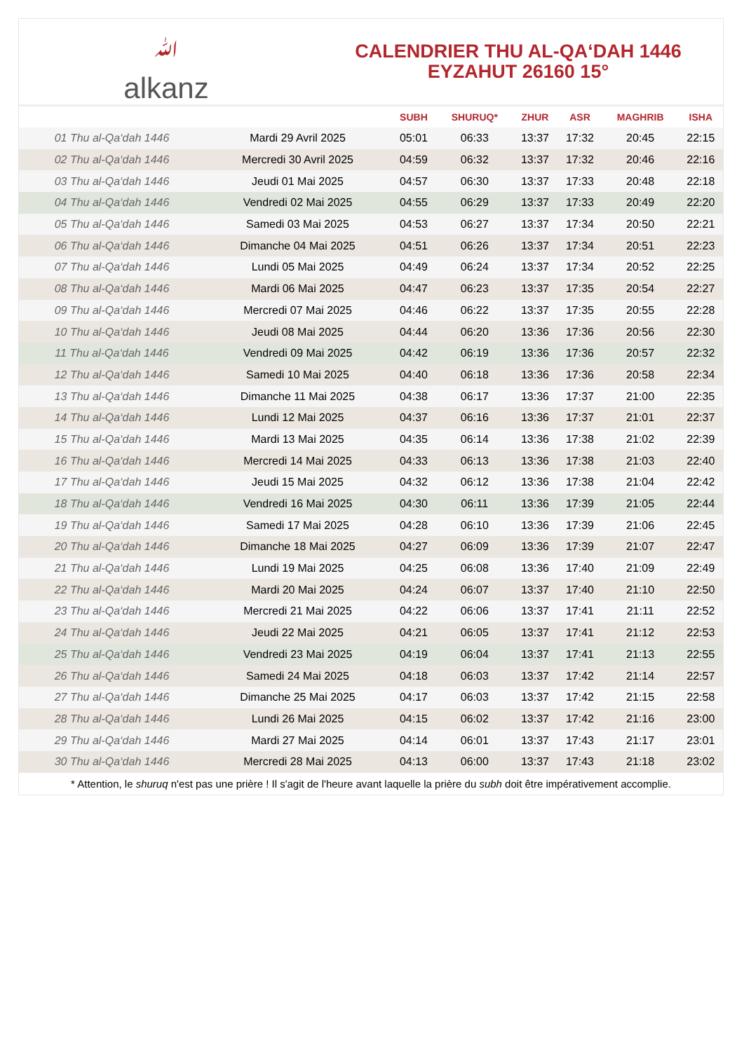ﷲalkanz
CALENDRIER THU AL-QA‘DAH 1446
EYZAHUT 26160 15°
| | | SUBH | SHURUQ* | ZHUR | ASR | MAGHRIB | ISHA |
| --- | --- | --- | --- | --- | --- | --- | --- |
| 01 Thu al-Qa‘dah 1446 | Mardi 29 Avril 2025 | 05:01 | 06:33 | 13:37 | 17:32 | 20:45 | 22:15 |
| 02 Thu al-Qa‘dah 1446 | Mercredi 30 Avril 2025 | 04:59 | 06:32 | 13:37 | 17:32 | 20:46 | 22:16 |
| 03 Thu al-Qa‘dah 1446 | Jeudi 01 Mai 2025 | 04:57 | 06:30 | 13:37 | 17:33 | 20:48 | 22:18 |
| 04 Thu al-Qa‘dah 1446 | Vendredi 02 Mai 2025 | 04:55 | 06:29 | 13:37 | 17:33 | 20:49 | 22:20 |
| 05 Thu al-Qa‘dah 1446 | Samedi 03 Mai 2025 | 04:53 | 06:27 | 13:37 | 17:34 | 20:50 | 22:21 |
| 06 Thu al-Qa‘dah 1446 | Dimanche 04 Mai 2025 | 04:51 | 06:26 | 13:37 | 17:34 | 20:51 | 22:23 |
| 07 Thu al-Qa‘dah 1446 | Lundi 05 Mai 2025 | 04:49 | 06:24 | 13:37 | 17:34 | 20:52 | 22:25 |
| 08 Thu al-Qa‘dah 1446 | Mardi 06 Mai 2025 | 04:47 | 06:23 | 13:37 | 17:35 | 20:54 | 22:27 |
| 09 Thu al-Qa‘dah 1446 | Mercredi 07 Mai 2025 | 04:46 | 06:22 | 13:37 | 17:35 | 20:55 | 22:28 |
| 10 Thu al-Qa‘dah 1446 | Jeudi 08 Mai 2025 | 04:44 | 06:20 | 13:36 | 17:36 | 20:56 | 22:30 |
| 11 Thu al-Qa‘dah 1446 | Vendredi 09 Mai 2025 | 04:42 | 06:19 | 13:36 | 17:36 | 20:57 | 22:32 |
| 12 Thu al-Qa‘dah 1446 | Samedi 10 Mai 2025 | 04:40 | 06:18 | 13:36 | 17:36 | 20:58 | 22:34 |
| 13 Thu al-Qa‘dah 1446 | Dimanche 11 Mai 2025 | 04:38 | 06:17 | 13:36 | 17:37 | 21:00 | 22:35 |
| 14 Thu al-Qa‘dah 1446 | Lundi 12 Mai 2025 | 04:37 | 06:16 | 13:36 | 17:37 | 21:01 | 22:37 |
| 15 Thu al-Qa‘dah 1446 | Mardi 13 Mai 2025 | 04:35 | 06:14 | 13:36 | 17:38 | 21:02 | 22:39 |
| 16 Thu al-Qa‘dah 1446 | Mercredi 14 Mai 2025 | 04:33 | 06:13 | 13:36 | 17:38 | 21:03 | 22:40 |
| 17 Thu al-Qa‘dah 1446 | Jeudi 15 Mai 2025 | 04:32 | 06:12 | 13:36 | 17:38 | 21:04 | 22:42 |
| 18 Thu al-Qa‘dah 1446 | Vendredi 16 Mai 2025 | 04:30 | 06:11 | 13:36 | 17:39 | 21:05 | 22:44 |
| 19 Thu al-Qa‘dah 1446 | Samedi 17 Mai 2025 | 04:28 | 06:10 | 13:36 | 17:39 | 21:06 | 22:45 |
| 20 Thu al-Qa‘dah 1446 | Dimanche 18 Mai 2025 | 04:27 | 06:09 | 13:36 | 17:39 | 21:07 | 22:47 |
| 21 Thu al-Qa‘dah 1446 | Lundi 19 Mai 2025 | 04:25 | 06:08 | 13:36 | 17:40 | 21:09 | 22:49 |
| 22 Thu al-Qa‘dah 1446 | Mardi 20 Mai 2025 | 04:24 | 06:07 | 13:37 | 17:40 | 21:10 | 22:50 |
| 23 Thu al-Qa‘dah 1446 | Mercredi 21 Mai 2025 | 04:22 | 06:06 | 13:37 | 17:41 | 21:11 | 22:52 |
| 24 Thu al-Qa‘dah 1446 | Jeudi 22 Mai 2025 | 04:21 | 06:05 | 13:37 | 17:41 | 21:12 | 22:53 |
| 25 Thu al-Qa‘dah 1446 | Vendredi 23 Mai 2025 | 04:19 | 06:04 | 13:37 | 17:41 | 21:13 | 22:55 |
| 26 Thu al-Qa‘dah 1446 | Samedi 24 Mai 2025 | 04:18 | 06:03 | 13:37 | 17:42 | 21:14 | 22:57 |
| 27 Thu al-Qa‘dah 1446 | Dimanche 25 Mai 2025 | 04:17 | 06:03 | 13:37 | 17:42 | 21:15 | 22:58 |
| 28 Thu al-Qa‘dah 1446 | Lundi 26 Mai 2025 | 04:15 | 06:02 | 13:37 | 17:42 | 21:16 | 23:00 |
| 29 Thu al-Qa‘dah 1446 | Mardi 27 Mai 2025 | 04:14 | 06:01 | 13:37 | 17:43 | 21:17 | 23:01 |
| 30 Thu al-Qa‘dah 1446 | Mercredi 28 Mai 2025 | 04:13 | 06:00 | 13:37 | 17:43 | 21:18 | 23:02 |
* Attention, le shuruq n'est pas une prière ! Il s'agit de l'heure avant laquelle la prière du subh doit être impérativement accomplie.